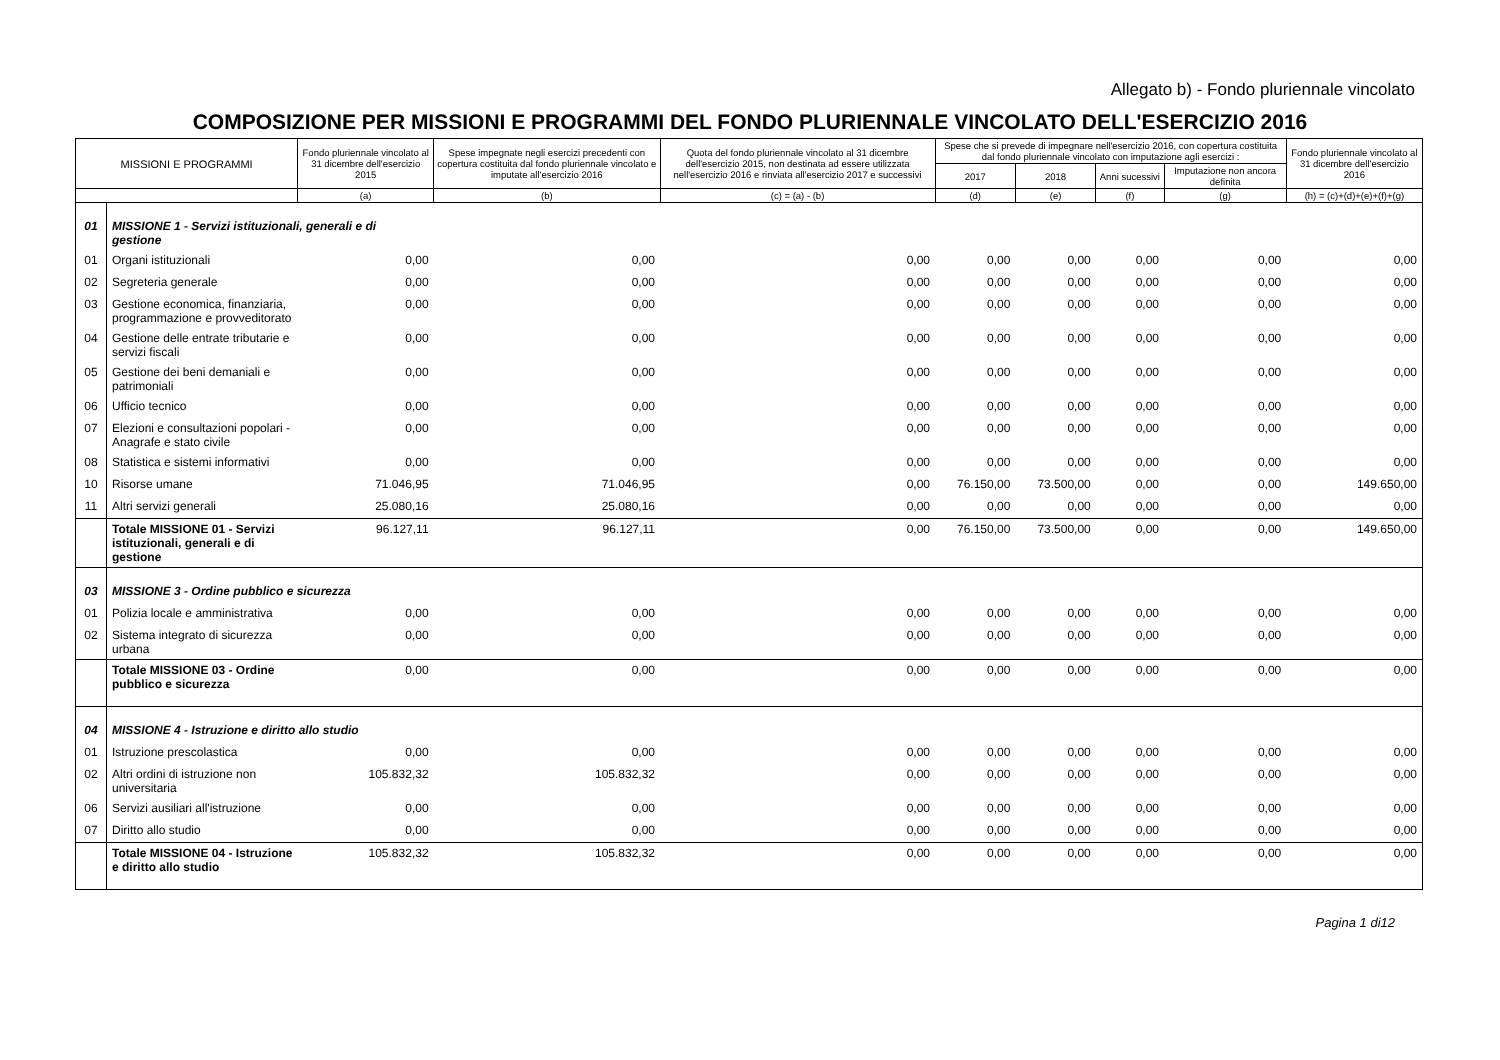Allegato b) - Fondo pluriennale vincolato
COMPOSIZIONE PER MISSIONI E PROGRAMMI DEL FONDO PLURIENNALE VINCOLATO DELL'ESERCIZIO 2016
| MISSIONI E PROGRAMMI | | Fondo pluriennale vincolato al 31 dicembre dell'esercizio 2015 | Spese impegnate negli esercizi precedenti con copertura costituita dal fondo pluriennale vincolato e imputate all'esercizio 2016 | Quota del fondo pluriennale vincolato al 31 dicembre dell'esercizio 2015, non destinata ad essere utilizzata nell'esercizio 2016 e rinviata all'esercizio 2017 e successivi | Spese che si prevede di impegnare nell'esercizio 2016, con copertura costituita dal fondo pluriennale vincolato con imputazione agli esercizi : | | | | Fondo pluriennale vincolato al 31 dicembre dell'esercizio 2016 |
| --- | --- | --- | --- | --- | --- | --- | --- | --- | --- |
| | | | | | 2017 | 2018 | Anni sucessivi | Imputazione non ancora definita | |
| | | (a) | (b) | (c) = (a) - (b) | (d) | (e) | (f) | (g) | (h) = (c)+(d)+(e)+(f)+(g) |
| 01 | MISSIONE 1 - Servizi istituzionali, generali e di gestione | | | | | | | | |
| 01 | Organi istituzionali | 0,00 | 0,00 | 0,00 | 0,00 | 0,00 | 0,00 | 0,00 | 0,00 |
| 02 | Segreteria generale | 0,00 | 0,00 | 0,00 | 0,00 | 0,00 | 0,00 | 0,00 | 0,00 |
| 03 | Gestione economica, finanziaria, programmazione e provveditorato | 0,00 | 0,00 | 0,00 | 0,00 | 0,00 | 0,00 | 0,00 | 0,00 |
| 04 | Gestione delle entrate tributarie e servizi fiscali | 0,00 | 0,00 | 0,00 | 0,00 | 0,00 | 0,00 | 0,00 | 0,00 |
| 05 | Gestione dei beni demaniali e patrimoniali | 0,00 | 0,00 | 0,00 | 0,00 | 0,00 | 0,00 | 0,00 | 0,00 |
| 06 | Ufficio tecnico | 0,00 | 0,00 | 0,00 | 0,00 | 0,00 | 0,00 | 0,00 | 0,00 |
| 07 | Elezioni e consultazioni popolari - Anagrafe e stato civile | 0,00 | 0,00 | 0,00 | 0,00 | 0,00 | 0,00 | 0,00 | 0,00 |
| 08 | Statistica e sistemi informativi | 0,00 | 0,00 | 0,00 | 0,00 | 0,00 | 0,00 | 0,00 | 0,00 |
| 10 | Risorse umane | 71.046,95 | 71.046,95 | 0,00 | 76.150,00 | 73.500,00 | 0,00 | 0,00 | 149.650,00 |
| 11 | Altri servizi generali | 25.080,16 | 25.080,16 | 0,00 | 0,00 | 0,00 | 0,00 | 0,00 | 0,00 |
| | Totale MISSIONE 01 - Servizi istituzionali, generali e di gestione | 96.127,11 | 96.127,11 | 0,00 | 76.150,00 | 73.500,00 | 0,00 | 0,00 | 149.650,00 |
| 03 | MISSIONE 3 - Ordine pubblico e sicurezza | | | | | | | | |
| 01 | Polizia locale e amministrativa | 0,00 | 0,00 | 0,00 | 0,00 | 0,00 | 0,00 | 0,00 | 0,00 |
| 02 | Sistema integrato di sicurezza urbana | 0,00 | 0,00 | 0,00 | 0,00 | 0,00 | 0,00 | 0,00 | 0,00 |
| | Totale MISSIONE 03 - Ordine pubblico e sicurezza | 0,00 | 0,00 | 0,00 | 0,00 | 0,00 | 0,00 | 0,00 | 0,00 |
| 04 | MISSIONE 4 - Istruzione e diritto allo studio | | | | | | | | |
| 01 | Istruzione prescolastica | 0,00 | 0,00 | 0,00 | 0,00 | 0,00 | 0,00 | 0,00 | 0,00 |
| 02 | Altri ordini di istruzione non universitaria | 105.832,32 | 105.832,32 | 0,00 | 0,00 | 0,00 | 0,00 | 0,00 | 0,00 |
| 06 | Servizi ausiliari all'istruzione | 0,00 | 0,00 | 0,00 | 0,00 | 0,00 | 0,00 | 0,00 | 0,00 |
| 07 | Diritto allo studio | 0,00 | 0,00 | 0,00 | 0,00 | 0,00 | 0,00 | 0,00 | 0,00 |
| | Totale MISSIONE 04 - Istruzione e diritto allo studio | 105.832,32 | 105.832,32 | 0,00 | 0,00 | 0,00 | 0,00 | 0,00 | 0,00 |
Pagina 1 di12